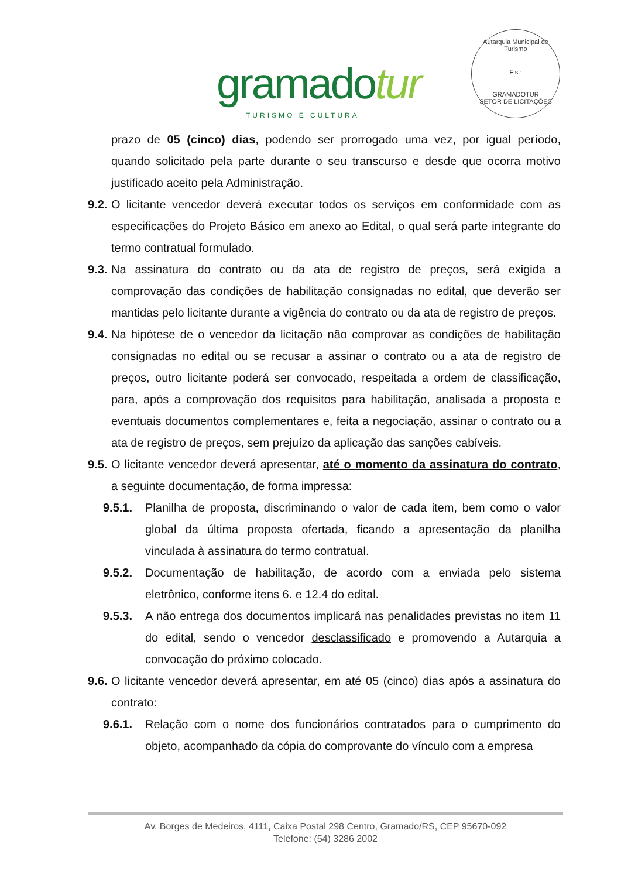gramadotur
TURISMO E CULTURA
Autarquia Municipal de Turismo
Fls.:
GRAMADOTUR
SETOR DE LICITAÇÕES
prazo de 05 (cinco) dias, podendo ser prorrogado uma vez, por igual período, quando solicitado pela parte durante o seu transcurso e desde que ocorra motivo justificado aceito pela Administração.
9.2.
O licitante vencedor deverá executar todos os serviços em conformidade com as especificações do Projeto Básico em anexo ao Edital, o qual será parte integrante do termo contratual formulado.
9.3.
Na assinatura do contrato ou da ata de registro de preços, será exigida a comprovação das condições de habilitação consignadas no edital, que deverão ser mantidas pelo licitante durante a vigência do contrato ou da ata de registro de preços.
9.4.
Na hipótese de o vencedor da licitação não comprovar as condições de habilitação consignadas no edital ou se recusar a assinar o contrato ou a ata de registro de preços, outro licitante poderá ser convocado, respeitada a ordem de classificação, para, após a comprovação dos requisitos para habilitação, analisada a proposta e eventuais documentos complementares e, feita a negociação, assinar o contrato ou a ata de registro de preços, sem prejuízo da aplicação das sanções cabíveis.
9.5.
O licitante vencedor deverá apresentar, até o momento da assinatura do contrato, a seguinte documentação, de forma impressa:
9.5.1. Planilha de proposta, discriminando o valor de cada item, bem como o valor global da última proposta ofertada, ficando a apresentação da planilha vinculada à assinatura do termo contratual.
9.5.2. Documentação de habilitação, de acordo com a enviada pelo sistema eletrônico, conforme itens 6. e 12.4 do edital.
9.5.3. A não entrega dos documentos implicará nas penalidades previstas no item 11 do edital, sendo o vencedor desclassificado e promovendo a Autarquia a convocação do próximo colocado.
9.6.
O licitante vencedor deverá apresentar, em até 05 (cinco) dias após a assinatura do contrato:
9.6.1. Relação com o nome dos funcionários contratados para o cumprimento do objeto, acompanhado da cópia do comprovante do vínculo com a empresa
Av. Borges de Medeiros, 4111, Caixa Postal 298 Centro, Gramado/RS, CEP 95670-092
Telefone: (54) 3286 2002